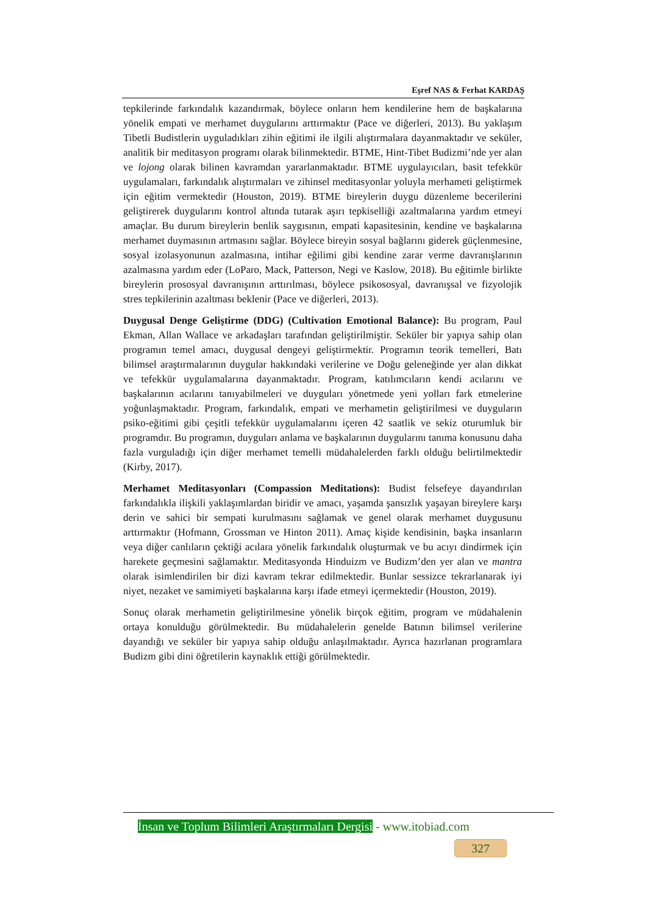Eşref NAS & Ferhat KARDAŞ
tepkilerinde farkındalık kazandırmak, böylece onların hem kendilerine hem de başkalarına yönelik empati ve merhamet duygularını arttırmaktır (Pace ve diğerleri, 2013). Bu yaklaşım Tibetli Budistlerin uyguladıkları zihin eğitimi ile ilgili alıştırmalara dayanmaktadır ve seküler, analitik bir meditasyon programı olarak bilinmektedir. BTME, Hint-Tibet Budizmi’nde yer alan ve lojong olarak bilinen kavramdan yararlanmaktadır. BTME uygulayıcıları, basit tefekkür uygulamaları, farkındalık alıştırmaları ve zihinsel meditasyonlar yoluyla merhameti geliştirmek için eğitim vermektedir (Houston, 2019). BTME bireylerin duygu düzenleme becerilerini geliştirerek duygularını kontrol altında tutarak aşırı tepkiselliği azaltmalarına yardım etmeyi amaçlar. Bu durum bireylerin benlik saygısının, empati kapasitesinin, kendine ve başkalarına merhamet duymasının artmasını sağlar. Böylece bireyin sosyal bağlarını giderek güçlenmesine, sosyal izolasyonunun azalmasına, intihar eğilimi gibi kendine zarar verme davranışlarının azalmasına yardım eder (LoParo, Mack, Patterson, Negi ve Kaslow, 2018). Bu eğitimle birlikte bireylerin prososyal davranışının arttırılması, böylece psikososyal, davranışsal ve fizyolojik stres tepkilerinin azaltması beklenir (Pace ve diğerleri, 2013).
Duygusal Denge Geliştirme (DDG) (Cultivation Emotional Balance): Bu program, Paul Ekman, Allan Wallace ve arkadaşları tarafından geliştirilmiştir. Seküler bir yapıya sahip olan programın temel amacı, duygusal dengeyi geliştirmektir. Programın teorik temelleri, Batı bilimsel araştırmalarının duygular hakkındaki verilerine ve Doğu geleneğinde yer alan dikkat ve tefekkür uygulamalarına dayanmaktadır. Program, katılımcıların kendi acılarını ve başkalarının acılarını tanıyabilmeleri ve duyguları yönetmede yeni yolları fark etmelerine yoğunlaşmaktadır. Program, farkındalık, empati ve merhametin geliştirilmesi ve duyguların psiko-eğitimi gibi çeşitli tefekkür uygulamalarını içeren 42 saatlik ve sekiz oturumluk bir programdır. Bu programın, duyguları anlama ve başkalarının duygularını tanıma konusunu daha fazla vurguladığı için diğer merhamet temelli müdahalelerden farklı olduğu belirtilmektedir (Kirby, 2017).
Merhamet Meditasyonları (Compassion Meditations): Budist felsefeye dayandırılan farkındalıkla ilişkili yaklaşımlardan biridir ve amacı, yaşamda şansızlık yaşayan bireylere karşı derin ve sahici bir sempati kurulmasını sağlamak ve genel olarak merhamet duygusunu arttırmaktır (Hofmann, Grossman ve Hinton 2011). Amaç kişide kendisinin, başka insanların veya diğer canlıların çektiği acılara yönelik farkındalık oluşturmak ve bu acıyı dindirmek için harekete geçmesini sağlamaktır. Meditasyonda Hinduizm ve Budizm’den yer alan ve mantra olarak isimlendirilen bir dizi kavram tekrar edilmektedir. Bunlar sessizce tekrarlanarak iyi niyet, nezaket ve samimiyeti başkalarına karşı ifade etmeyi içermektedir (Houston, 2019).
Sonuç olarak merhametin geliştirilmesine yönelik birçok eğitim, program ve müdahalenin ortaya konulduğu görülmektedir. Bu müdahalelerin genelde Batının bilimsel verilerine dayandığı ve seküler bir yapıya sahip olduğu anlaşılmaktadır. Ayrıca hazırlanan programlara Budizm gibi dini öğretilerin kaynaklık ettiği görülmektedir.
İnsan ve Toplum Bilimleri Araştırmaları Dergisi - www.itobiad.com
327